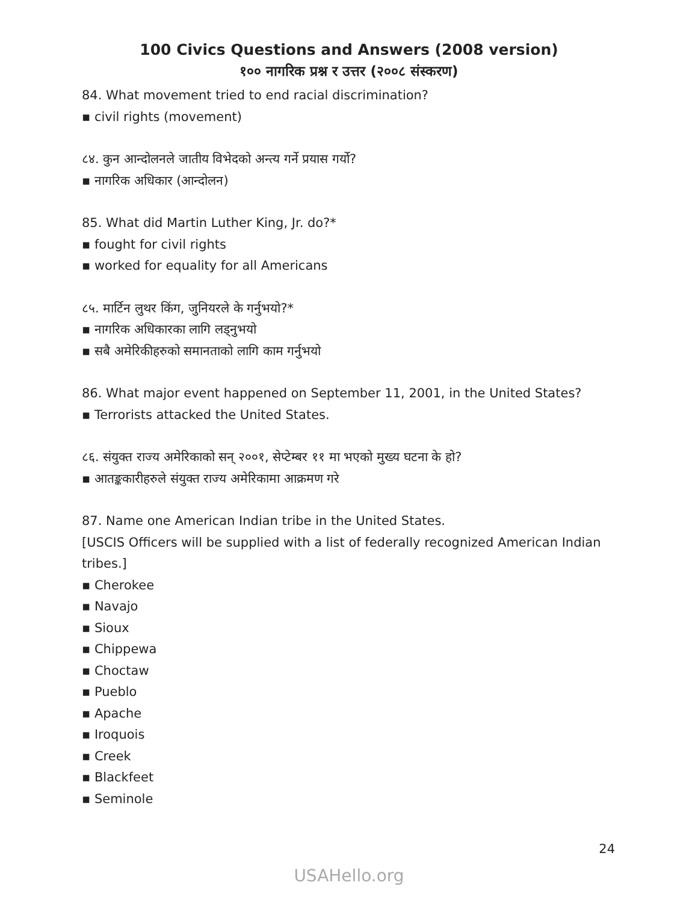100 Civics Questions and Answers (2008 version)
१०० नागरिक प्रश्न र उत्तर (२००८ संस्करण)
84. What movement tried to end racial discrimination?
▪ civil rights (movement)
८४. कुन आन्दोलनले जातीय विभेदको अन्त्य गर्ने प्रयास गर्यो?
▪ नागरिक अधिकार (आन्दोलन)
85. What did Martin Luther King, Jr. do?*
▪ fought for civil rights
▪ worked for equality for all Americans
८५. मार्टिन लुथर किंग, जुनियरले के गर्नुभयो?*
▪ नागरिक अधिकारका लागि लड्नुभयो
▪ सबै अमेरिकीहरुको समानताको लागि काम गर्नुभयो
86. What major event happened on September 11, 2001, in the United States?
▪ Terrorists attacked the United States.
८६. संयुक्त राज्य अमेरिकाको सन् २००१, सेप्टेम्बर ११ मा भएको मुख्य घटना के हो?
▪ आतङ्ककारीहरुले संयुक्त राज्य अमेरिकामा आक्रमण गरे
87. Name one American Indian tribe in the United States.
[USCIS Officers will be supplied with a list of federally recognized American Indian tribes.]
▪ Cherokee
▪ Navajo
▪ Sioux
▪ Chippewa
▪ Choctaw
▪ Pueblo
▪ Apache
▪ Iroquois
▪ Creek
▪ Blackfeet
▪ Seminole
24
USAHello.org